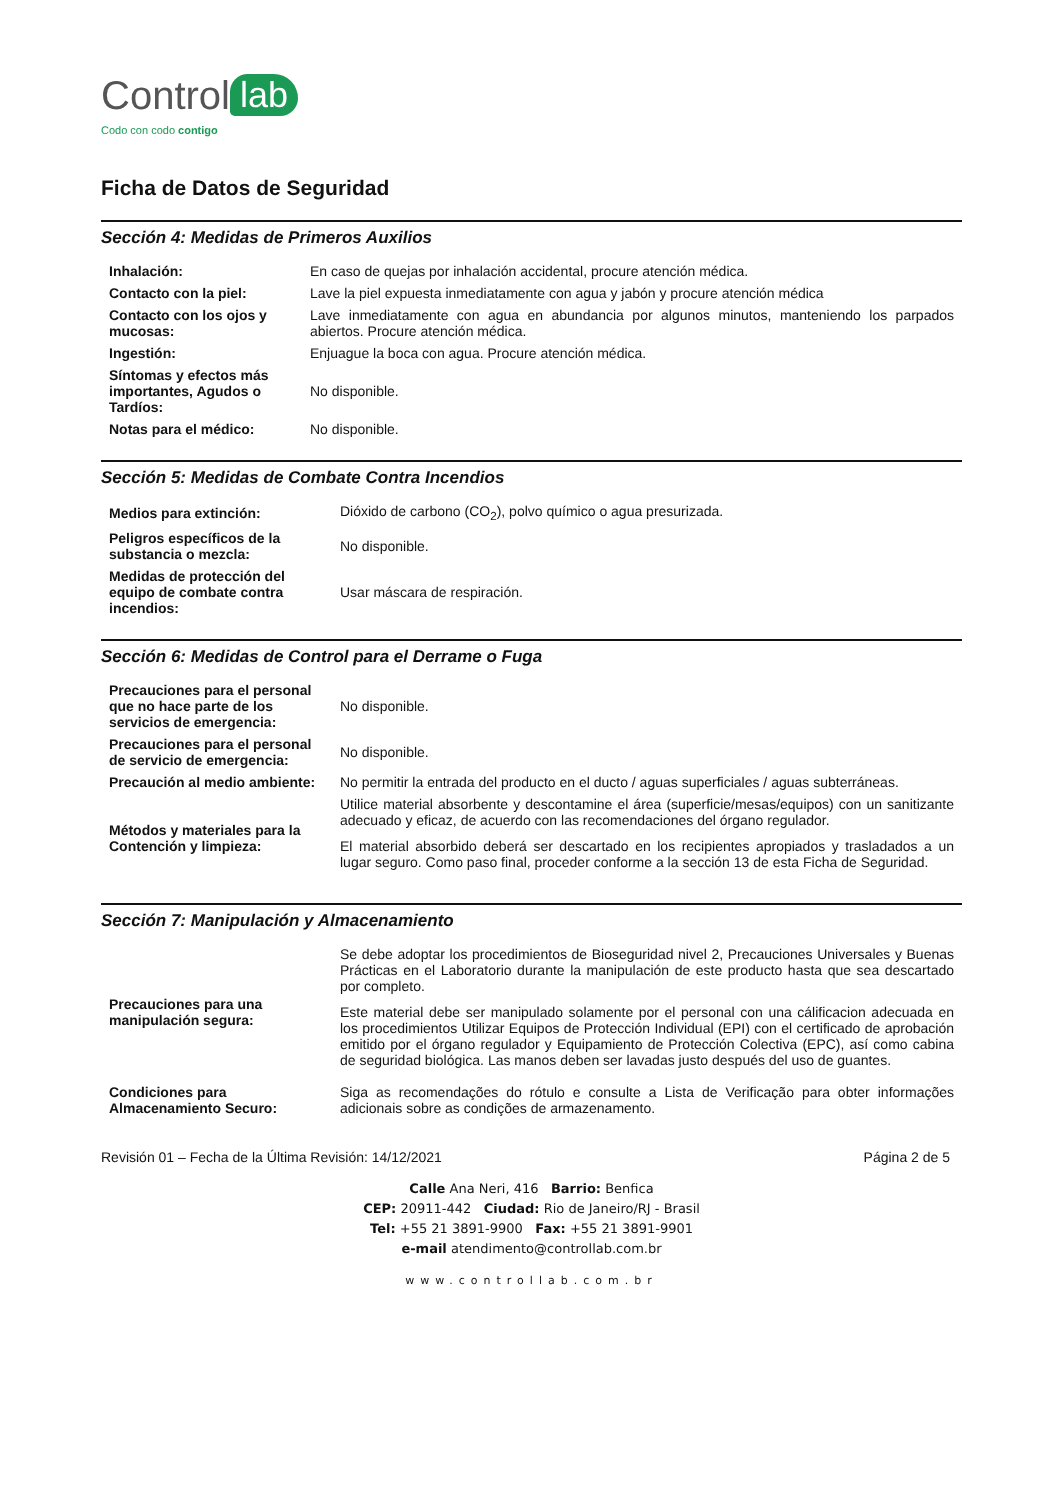Control lab
Codo con codo contigo
Ficha de Datos de Seguridad
Sección 4: Medidas de Primeros Auxilios
| Inhalación: | En caso de quejas por inhalación accidental, procure atención médica. |
| Contacto con la piel: | Lave la piel expuesta inmediatamente con agua y jabón y procure atención médica |
| Contacto con los ojos y mucosas: | Lave inmediatamente con agua en abundancia por algunos minutos, manteniendo los parpados abiertos. Procure atención médica. |
| Ingestión: | Enjuague la boca con agua. Procure atención médica. |
| Síntomas y efectos más importantes, Agudos o Tardíos: | No disponible. |
| Notas para el médico: | No disponible. |
Sección 5: Medidas de Combate Contra Incendios
| Medios para extinción: | Dióxido de carbono (CO<sub>2</sub>), polvo químico o agua presurizada. |
| Peligros específicos de la substancia o mezcla: | No disponible. |
| Medidas de protección del equipo de combate contra incendios: | Usar máscara de respiración. |
Sección 6: Medidas de Control para el Derrame o Fuga
| Precauciones para el personal que no hace parte de los servicios de emergencia: | No disponible. |
| Precauciones para el personal de servicio de emergencia: | No disponible. |
| Precaución al medio ambiente: | No permitir la entrada del producto en el ducto / aguas superficiales / aguas subterráneas. |
| Métodos y materiales para la Contención y limpieza: | Utilice material absorbente y descontamine el área (superficie/mesas/equipos) con un sanitizante adecuado y eficaz, de acuerdo con las recomendaciones del órgano regulador. El material absorbido deberá ser descartado en los recipientes apropiados y trasladados a un lugar seguro. Como paso final, proceder conforme a la sección 13 de esta Ficha de Seguridad. |
Sección 7: Manipulación y Almacenamiento
| Precauciones para una manipulación segura: | Se debe adoptar los procedimientos de Bioseguridad nivel 2, Precauciones Universales y Buenas Prácticas en el Laboratorio durante la manipulación de este producto hasta que sea descartado por completo. Este material debe ser manipulado solamente por el personal con una cálificacion adecuada en los procedimientos Utilizar Equipos de Protección Individual (EPI) con el certificado de aprobación emitido por el órgano regulador y Equipamiento de Protección Colectiva (EPC), así como cabina de seguridad biológica. Las manos deben ser lavadas justo después del uso de guantes. |
| Condiciones para Almacenamiento Securo: | Siga as recomendações do rótulo e consulte a Lista de Verificação para obter informações adicionais sobre as condições de armazenamento. |
Revisión 01 – Fecha de la Última Revisión: 14/12/2021 Página 2 de 5
Calle Ana Neri, 416 Barrio: Benfica
CEP: 20911-442 Ciudad: Rio de Janeiro/RJ - Brasil
Tel: +55 21 3891-9900 Fax: +55 21 3891-9901
e-mail atendimento@controllab.com.br
www.controllab.com.br